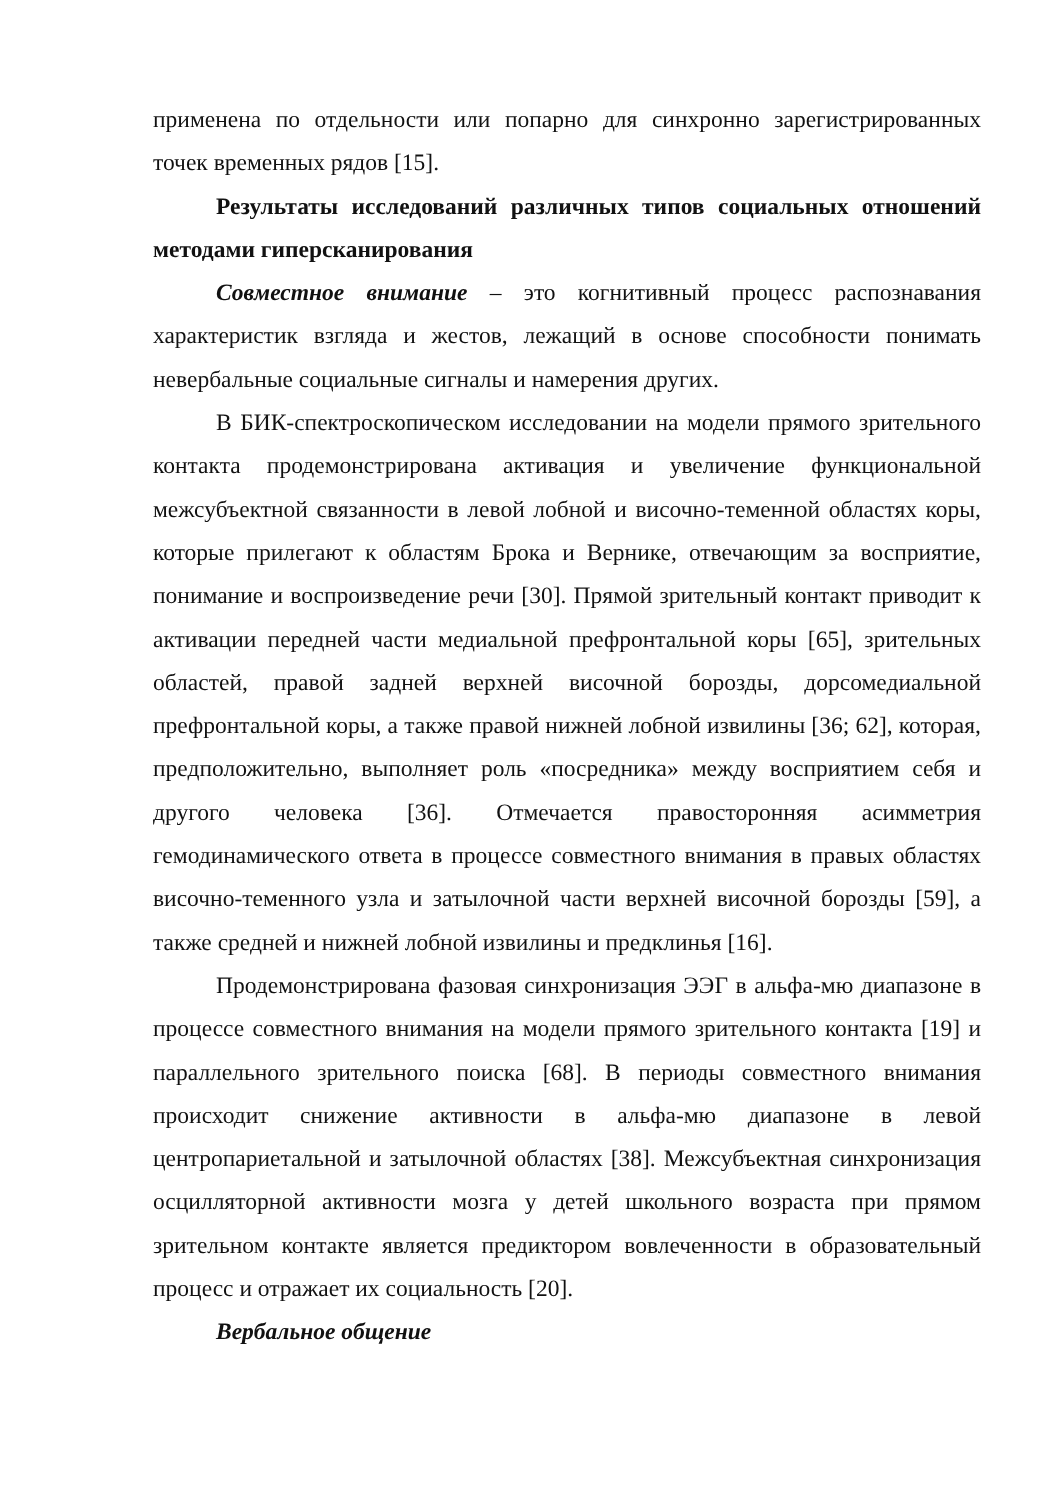применена по отдельности или попарно для синхронно зарегистрированных точек временных рядов [15].
Результаты исследований различных типов социальных отношений методами гиперсканирования
Совместное внимание – это когнитивный процесс распознавания характеристик взгляда и жестов, лежащий в основе способности понимать невербальные социальные сигналы и намерения других.
В БИК-спектроскопическом исследовании на модели прямого зрительного контакта продемонстрирована активация и увеличение функциональной межсубъектной связанности в левой лобной и височно-теменной областях коры, которые прилегают к областям Брока и Вернике, отвечающим за восприятие, понимание и воспроизведение речи [30]. Прямой зрительный контакт приводит к активации передней части медиальной префронтальной коры [65], зрительных областей, правой задней верхней височной борозды, дорсомедиальной префронтальной коры, а также правой нижней лобной извилины [36; 62], которая, предположительно, выполняет роль «посредника» между восприятием себя и другого человека [36]. Отмечается правосторонняя асимметрия гемодинамического ответа в процессе совместного внимания в правых областях височно-теменного узла и затылочной части верхней височной борозды [59], а также средней и нижней лобной извилины и предклинья [16].
Продемонстрирована фазовая синхронизация ЭЭГ в альфа-мю диапазоне в процессе совместного внимания на модели прямого зрительного контакта [19] и параллельного зрительного поиска [68]. В периоды совместного внимания происходит снижение активности в альфа-мю диапазоне в левой центропариетальной и затылочной областях [38]. Межсубъектная синхронизация осцилляторной активности мозга у детей школьного возраста при прямом зрительном контакте является предиктором вовлеченности в образовательный процесс и отражает их социальность [20].
Вербальное общение